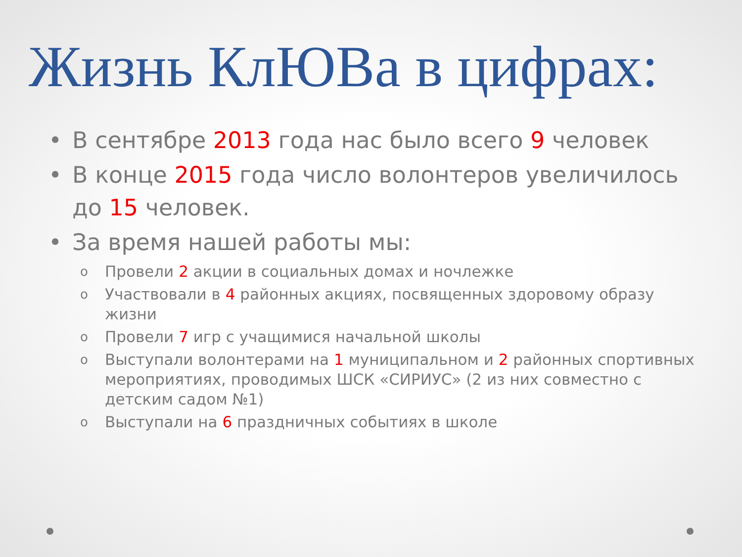Жизнь КлЮВа в цифрах:
• В сентябре 2013 года нас было всего 9 человек
• В конце 2015 года число волонтеров увеличилось до 15 человек.
• За время нашей работы мы:
o Провели 2 акции в социальных домах и ночлежке
o Участвовали в 4 районных акциях, посвященных здоровому образу жизни
o Провели 7 игр с учащимися начальной школы
o Выступали волонтерами на 1 муниципальном и 2 районных спортивных мероприятиях, проводимых ШСК «СИРИУС» (2 из них совместно с детским садом №1)
o Выступали на 6 праздничных событиях в школе